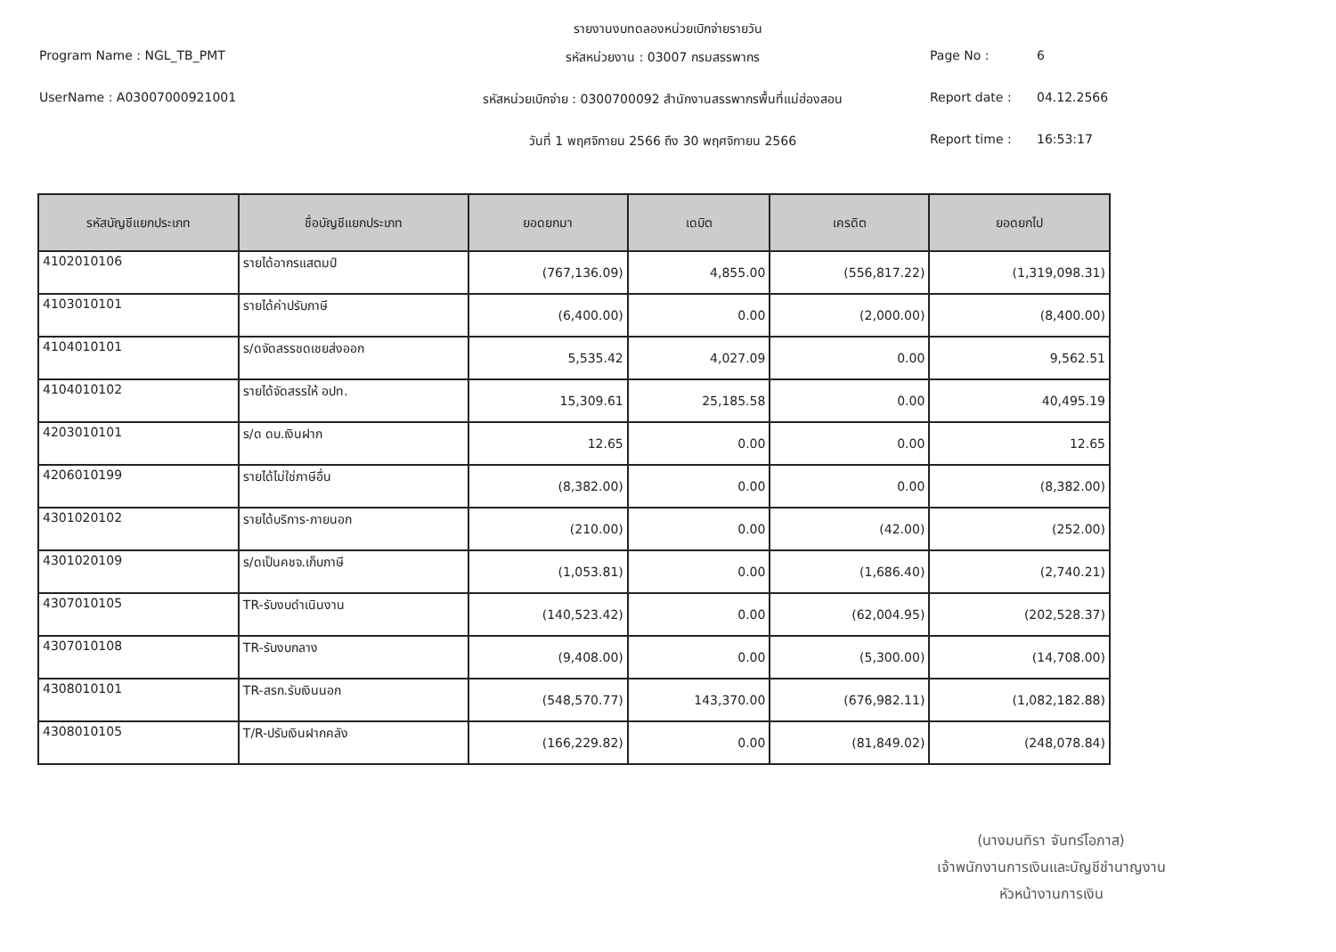รายงานงบทดลองหน่วยเบิกจ่ายรายวัน
Program Name : NGL_TB_PMT
รหัสหน่วยงาน : 03007 กรมสรรพากร
Page No :
6
UserName : A03007000921001
รหัสหน่วยเบิกจ่าย : 0300700092 สำนักงานสรรพากรพื้นที่แม่ฮ่องสอน
Report date :
04.12.2566
วันที่ 1 พฤศจิกายน 2566 ถึง 30 พฤศจิกายน 2566
Report time :
16:53:17
| รหัสบัญชีแยกประเภท | ชื่อบัญชีแยกประเภท | ยอดยกมา | เดบิต | เครดิต | ยอดยกไป |
| --- | --- | --- | --- | --- | --- |
| 4102010106 | รายได้อากรแสตมป์ | (767,136.09) | 4,855.00 | (556,817.22) | (1,319,098.31) |
| 4103010101 | รายได้ค่าปรับภาษี | (6,400.00) | 0.00 | (2,000.00) | (8,400.00) |
| 4104010101 | ร/ดจัดสรรชดเชยส่งออก | 5,535.42 | 4,027.09 | 0.00 | 9,562.51 |
| 4104010102 | รายได้จัดสรรให้ อปท. | 15,309.61 | 25,185.58 | 0.00 | 40,495.19 |
| 4203010101 | ร/ด ดบ.เงินฝาก | 12.65 | 0.00 | 0.00 | 12.65 |
| 4206010199 | รายได้ไม่ใช่ภาษีอื่น | (8,382.00) | 0.00 | 0.00 | (8,382.00) |
| 4301020102 | รายได้บริการ-ภายนอก | (210.00) | 0.00 | (42.00) | (252.00) |
| 4301020109 | ร/ดเป็นคชจ.เก็บภาษี | (1,053.81) | 0.00 | (1,686.40) | (2,740.21) |
| 4307010105 | TR-รับงบดำเนินงาน | (140,523.42) | 0.00 | (62,004.95) | (202,528.37) |
| 4307010108 | TR-รับงบกลาง | (9,408.00) | 0.00 | (5,300.00) | (14,708.00) |
| 4308010101 | TR-สรก.รับเงินนอก | (548,570.77) | 143,370.00 | (676,982.11) | (1,082,182.88) |
| 4308010105 | T/R-ปรับเงินฝากคลัง | (166,229.82) | 0.00 | (81,849.02) | (248,078.84) |
(นางมนทิรา จันทร์โอภาส)
เจ้าพนักงานการเงินและบัญชีชำนาญงาน
หัวหน้างานการเงิน